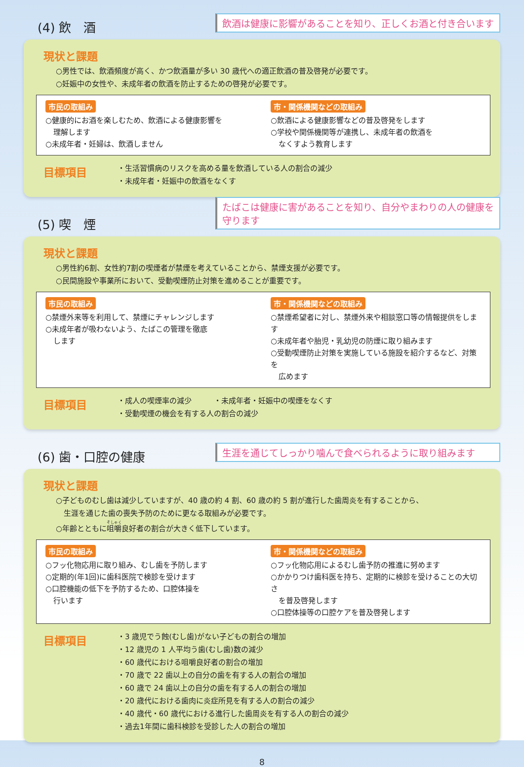(4) 飲　酒
飲酒は健康に影響があることを知り、正しくお酒と付き合います
現状と課題
○男性では、飲酒頻度が高く、かつ飲酒量が多い 30 歳代への適正飲酒の普及啓発が必要です。
○妊娠中の女性や、未成年者の飲酒を防止するための啓発が必要です。
市民の取組み
○健康的にお酒を楽しむため、飲酒による健康影響を
理解します
○未成年者・妊婦は、飲酒しません
市・関係機関などの取組み
○飲酒による健康影響などの普及啓発をします
○学校や関係機関等が連携し、未成年者の飲酒を
なくすよう教育します
目標項目
・生活習慣病のリスクを高める量を飲酒している人の割合の減少
・未成年者・妊娠中の飲酒をなくす
(5) 喫　煙
たばこは健康に害があることを知り、自分やまわりの人の健康を守ります
現状と課題
○男性約6割、女性約7割の喫煙者が禁煙を考えていることから、禁煙支援が必要です。
○民間施設や事業所において、受動喫煙防止対策を進めることが重要です。
市民の取組み
○禁煙外来等を利用して、禁煙にチャレンジします
○未成年者が吸わないよう、たばこの管理を徹底
します
市・関係機関などの取組み
○禁煙希望者に対し、禁煙外来や相談窓口等の情報提供をします
○未成年者や胎児・乳幼児の防煙に取り組みます
○受動喫煙防止対策を実施している施設を紹介するなど、対策を
広めます
目標項目
・成人の喫煙率の減少　　　・未成年者・妊娠中の喫煙をなくす
・受動喫煙の機会を有する人の割合の減少
(6) 歯・口腔の健康
生涯を通じてしっかり噛んで食べられるように取り組みます
現状と課題
○子どものむし歯は減少していますが、40 歳の約 4 割、60 歳の約 5 割が進行した歯周炎を有することから、
生涯を通じた歯の喪失予防のために更なる取組みが必要です。
○年齢とともに咀嚼良好者の割合が大きく低下しています。
市民の取組み
○フッ化物応用に取り組み、むし歯を予防します
○定期的(年1回)に歯科医院で検診を受けます
○口腔機能の低下を予防するため、口腔体操を
行います
市・関係機関などの取組み
○フッ化物応用によるむし歯予防の推進に努めます
○かかりつけ歯科医を持ち、定期的に検診を受けることの大切さ
を普及啓発します
○口腔体操等の口腔ケアを普及啓発します
目標項目
・3 歳児でう蝕(むし歯)がない子どもの割合の増加
・12 歳児の 1 人平均う歯(むし歯)数の減少
・60 歳代における咀嚼良好者の割合の増加
・70 歳で 22 歯以上の自分の歯を有する人の割合の増加
・60 歳で 24 歯以上の自分の歯を有する人の割合の増加
・20 歳代における歯肉に炎症所見を有する人の割合の減少
・40 歳代・60 歳代における進行した歯周炎を有する人の割合の減少
・過去1年間に歯科検診を受診した人の割合の増加
8